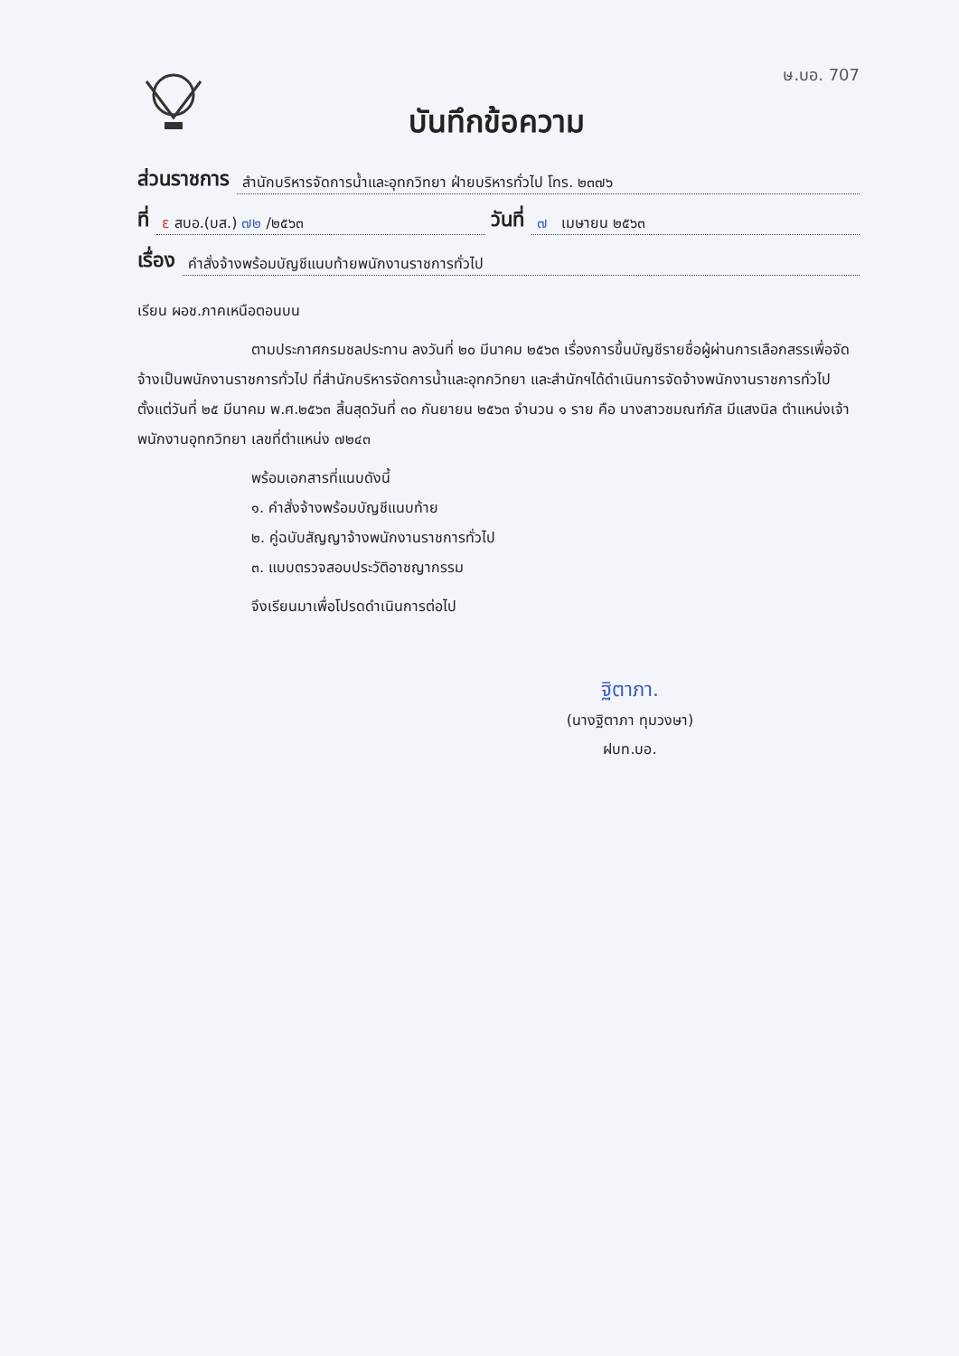บันทึกข้อความ
ษ.บอ. 707
ส่วนราชการ สำนักบริหารจัดการน้ำและอุทกวิทยา ฝ่ายบริหารทั่วไป โทร. ๒๓๗๖
ที่ ε สบอ.(บส.) ๗๒ /๒๕๖๓ วันที่ ๗ เมษายน ๒๕๖๓
เรื่อง คำสั่งจ้างพร้อมบัญชีแนบท้ายพนักงานราชการทั่วไป
เรียน ผอช.ภาคเหนือตอนบน
ตามประกาศกรมชลประทาน ลงวันที่ ๒๐ มีนาคม ๒๕๖๓ เรื่องการขึ้นบัญชีรายชื่อผู้ผ่านการเลือกสรรเพื่อจัดจ้างเป็นพนักงานราชการทั่วไป ที่สำนักบริหารจัดการน้ำและอุทกวิทยา และสำนักฯได้ดำเนินการจัดจ้างพนักงานราชการทั่วไป ตั้งแต่วันที่ ๒๕ มีนาคม พ.ศ.๒๕๖๓ สิ้นสุดวันที่ ๓๐ กันยายน ๒๕๖๓ จำนวน ๑ ราย คือ นางสาวชมณฑ์ภัส มีแสงนิล ตำแหน่งเจ้าพนักงานอุทกวิทยา เลขที่ตำแหน่ง ๗๒๔๓
พร้อมเอกสารที่แนบดังนี้
๑. คำสั่งจ้างพร้อมบัญชีแนบท้าย
๒. คู่ฉบับสัญญาจ้างพนักงานราชการทั่วไป
๓. แบบตรวจสอบประวัติอาชญากรรม
จึงเรียนมาเพื่อโปรดดำเนินการต่อไป
ฐิตาภา.
(นางฐิตาภา ทุมวงษา)
ฝบท.บอ.